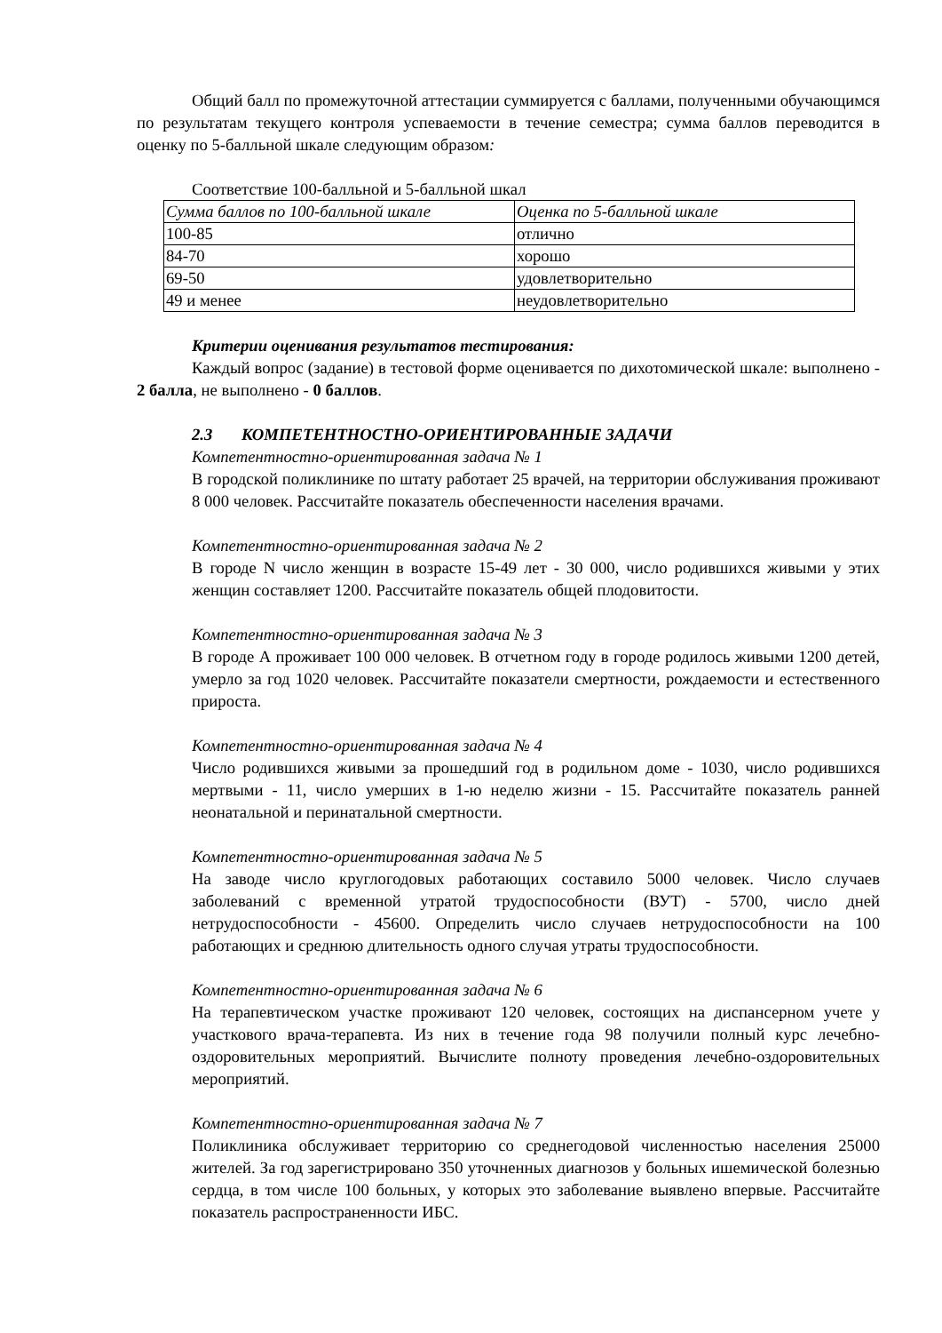Общий балл по промежуточной аттестации суммируется с баллами, полученными обучающимся по результатам текущего контроля успеваемости в течение семестра; сумма баллов переводится в оценку по 5-балльной шкале следующим образом:
Соответствие 100-балльной и 5-балльной шкал
| Сумма баллов по 100-балльной шкале | Оценка по 5-балльной шкале |
| 100-85 | отлично |
| 84-70 | хорошо |
| 69-50 | удовлетворительно |
| 49 и менее | неудовлетворительно |
Критерии оценивания результатов тестирования:
Каждый вопрос (задание) в тестовой форме оценивается по дихотомической шкале: выполнено - 2 балла, не выполнено - 0 баллов.
2.3 КОМПЕТЕНТНОСТНО-ОРИЕНТИРОВАННЫЕ ЗАДАЧИ
Компетентностно-ориентированная задача № 1
В городской поликлинике по штату работает 25 врачей, на территории обслуживания проживают 8 000 человек. Рассчитайте показатель обеспеченности населения врачами.
Компетентностно-ориентированная задача № 2
В городе N число женщин в возрасте 15-49 лет - 30 000, число родившихся живыми у этих женщин составляет 1200. Рассчитайте показатель общей плодовитости.
Компетентностно-ориентированная задача № 3
В городе А проживает 100 000 человек. В отчетном году в городе родилось живыми 1200 детей, умерло за год 1020 человек. Рассчитайте показатели смертности, рождаемости и естественного прироста.
Компетентностно-ориентированная задача № 4
Число родившихся живыми за прошедший год в родильном доме - 1030, число родившихся мертвыми - 11, число умерших в 1-ю неделю жизни - 15. Рассчитайте показатель ранней неонатальной и перинатальной смертности.
Компетентностно-ориентированная задача № 5
На заводе число круглогодовых работающих составило 5000 человек. Число случаев заболеваний с временной утратой трудоспособности (ВУТ) - 5700, число дней нетрудоспособности - 45600. Определить число случаев нетрудоспособности на 100 работающих и среднюю длительность одного случая утраты трудоспособности.
Компетентностно-ориентированная задача № 6
На терапевтическом участке проживают 120 человек, состоящих на диспансерном учете у участкового врача-терапевта. Из них в течение года 98 получили полный курс лечебно-оздоровительных мероприятий. Вычислите полноту проведения лечебно-оздоровительных мероприятий.
Компетентностно-ориентированная задача № 7
Поликлиника обслуживает территорию со среднегодовой численностью населения 25000 жителей. За год зарегистрировано 350 уточненных диагнозов у больных ишемической болезнью сердца, в том числе 100 больных, у которых это заболевание выявлено впервые. Рассчитайте показатель распространенности ИБС.